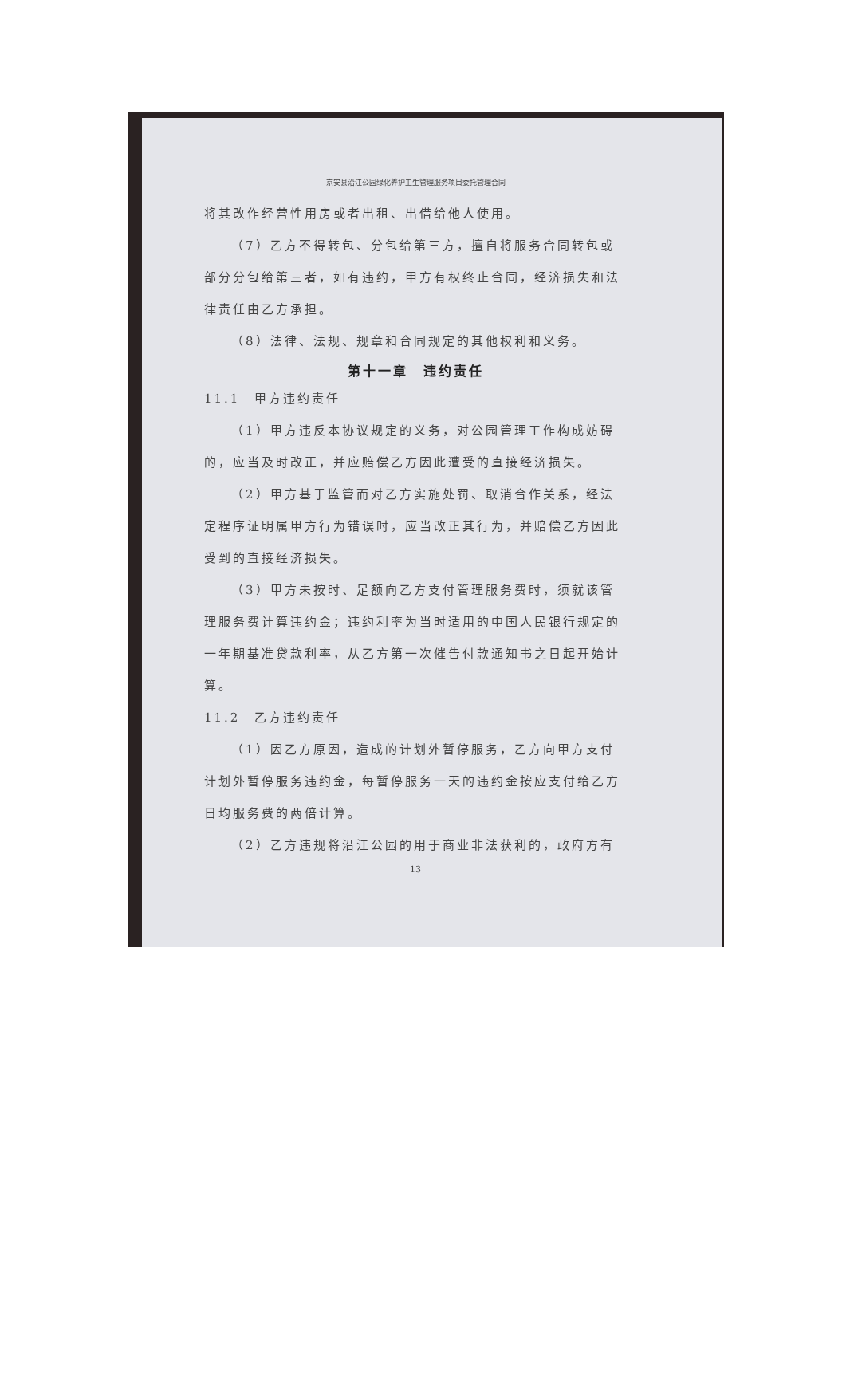京安县沿江公园绿化养护卫生管理服务项目委托管理合同
将其改作经营性用房或者出租、出借给他人使用。
（7）乙方不得转包、分包给第三方，擅自将服务合同转包或部分分包给第三者，如有违约，甲方有权终止合同，经济损失和法律责任由乙方承担。
（8）法律、法规、规章和合同规定的其他权利和义务。
第十一章　违约责任
11.1　甲方违约责任
（1）甲方违反本协议规定的义务，对公园管理工作构成妨碍的，应当及时改正，并应赔偿乙方因此遭受的直接经济损失。
（2）甲方基于监管而对乙方实施处罚、取消合作关系，经法定程序证明属甲方行为错误时，应当改正其行为，并赔偿乙方因此受到的直接经济损失。
（3）甲方未按时、足额向乙方支付管理服务费时，须就该管理服务费计算违约金；违约利率为当时适用的中国人民银行规定的一年期基准贷款利率，从乙方第一次催告付款通知书之日起开始计算。
11.2　乙方违约责任
（1）因乙方原因，造成的计划外暂停服务，乙方向甲方支付计划外暂停服务违约金，每暂停服务一天的违约金按应支付给乙方日均服务费的两倍计算。
（2）乙方违规将沿江公园的用于商业非法获利的，政府方有
13